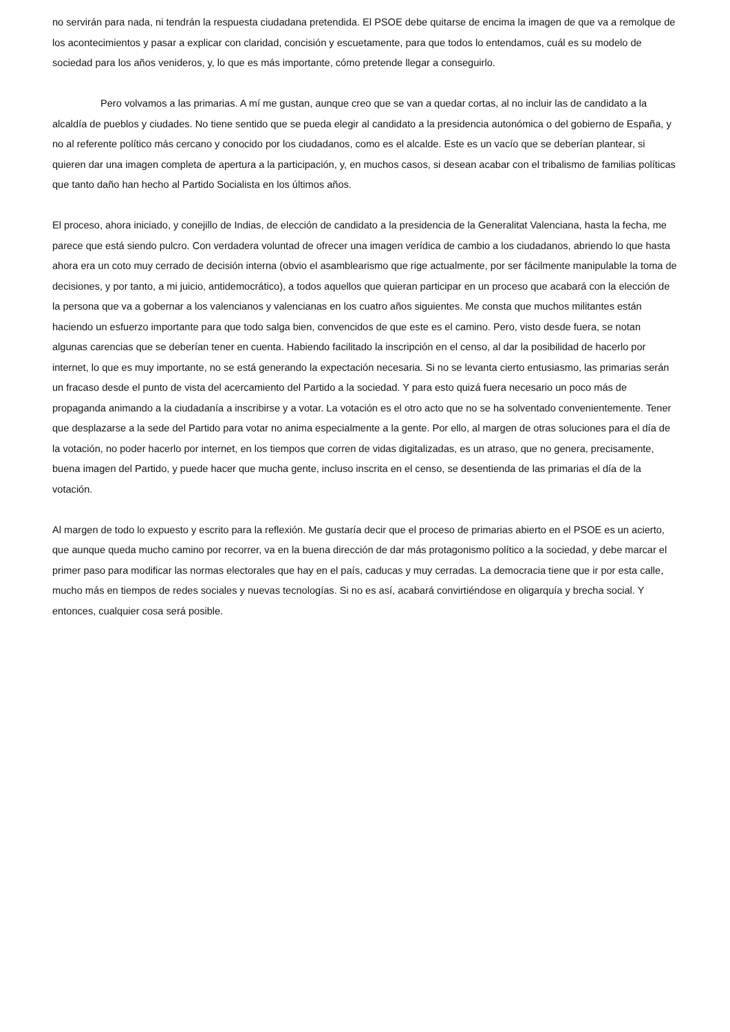no servirán para nada, ni tendrán la respuesta ciudadana pretendida. El PSOE debe quitarse de encima la imagen de que va a remolque de los acontecimientos y pasar a explicar con claridad, concisión y escuetamente, para que todos lo entendamos, cuál es su modelo de sociedad para los años venideros, y, lo que es más importante, cómo pretende llegar a conseguirlo.
Pero volvamos a las primarias. A mí me gustan, aunque creo que se van a quedar cortas, al no incluir las de candidato a la alcaldía de pueblos y ciudades. No tiene sentido que se pueda elegir al candidato a la presidencia autonómica o del gobierno de España, y no al referente político más cercano y conocido por los ciudadanos, como es el alcalde. Este es un vacío que se deberían plantear, si quieren dar una imagen completa de apertura a la participación, y, en muchos casos, si desean acabar con el tribalismo de familias políticas que tanto daño han hecho al Partido Socialista en los últimos años.
El proceso, ahora iniciado, y conejillo de Indias, de elección de candidato a la presidencia de la Generalitat Valenciana, hasta la fecha, me parece que está siendo pulcro. Con verdadera voluntad de ofrecer una imagen verídica de cambio a los ciudadanos, abriendo lo que hasta ahora era un coto muy cerrado de decisión interna (obvio el asamblearismo que rige actualmente, por ser fácilmente manipulable la toma de decisiones, y por tanto, a mi juicio, antidemocrático), a todos aquellos que quieran participar en un proceso que acabará con la elección de la persona que va a gobernar a los valencianos y valencianas en los cuatro años siguientes. Me consta que muchos militantes están haciendo un esfuerzo importante para que todo salga bien, convencidos de que este es el camino. Pero, visto desde fuera, se notan algunas carencias que se deberían tener en cuenta. Habiendo facilitado la inscripción en el censo, al dar la posibilidad de hacerlo por internet, lo que es muy importante, no se está generando la expectación necesaria. Si no se levanta cierto entusiasmo, las primarias serán un fracaso desde el punto de vista del acercamiento del Partido a la sociedad. Y para esto quizá fuera necesario un poco más de propaganda animando a la ciudadanía a inscribirse y a votar. La votación es el otro acto que no se ha solventado convenientemente. Tener que desplazarse a la sede del Partido para votar no anima especialmente a la gente. Por ello, al margen de otras soluciones para el día de la votación, no poder hacerlo por internet, en los tiempos que corren de vidas digitalizadas, es un atraso, que no genera, precisamente, buena imagen del Partido, y puede hacer que mucha gente, incluso inscrita en el censo, se desentienda de las primarias el día de la votación.
Al margen de todo lo expuesto y escrito para la reflexión. Me gustaría decir que el proceso de primarias abierto en el PSOE es un acierto, que aunque queda mucho camino por recorrer, va en la buena dirección de dar más protagonismo político a la sociedad, y debe marcar el primer paso para modificar las normas electorales que hay en el país, caducas y muy cerradas. La democracia tiene que ir por esta calle, mucho más en tiempos de redes sociales y nuevas tecnologías. Si no es así, acabará convirtiéndose en oligarquía y brecha social. Y entonces, cualquier cosa será posible.